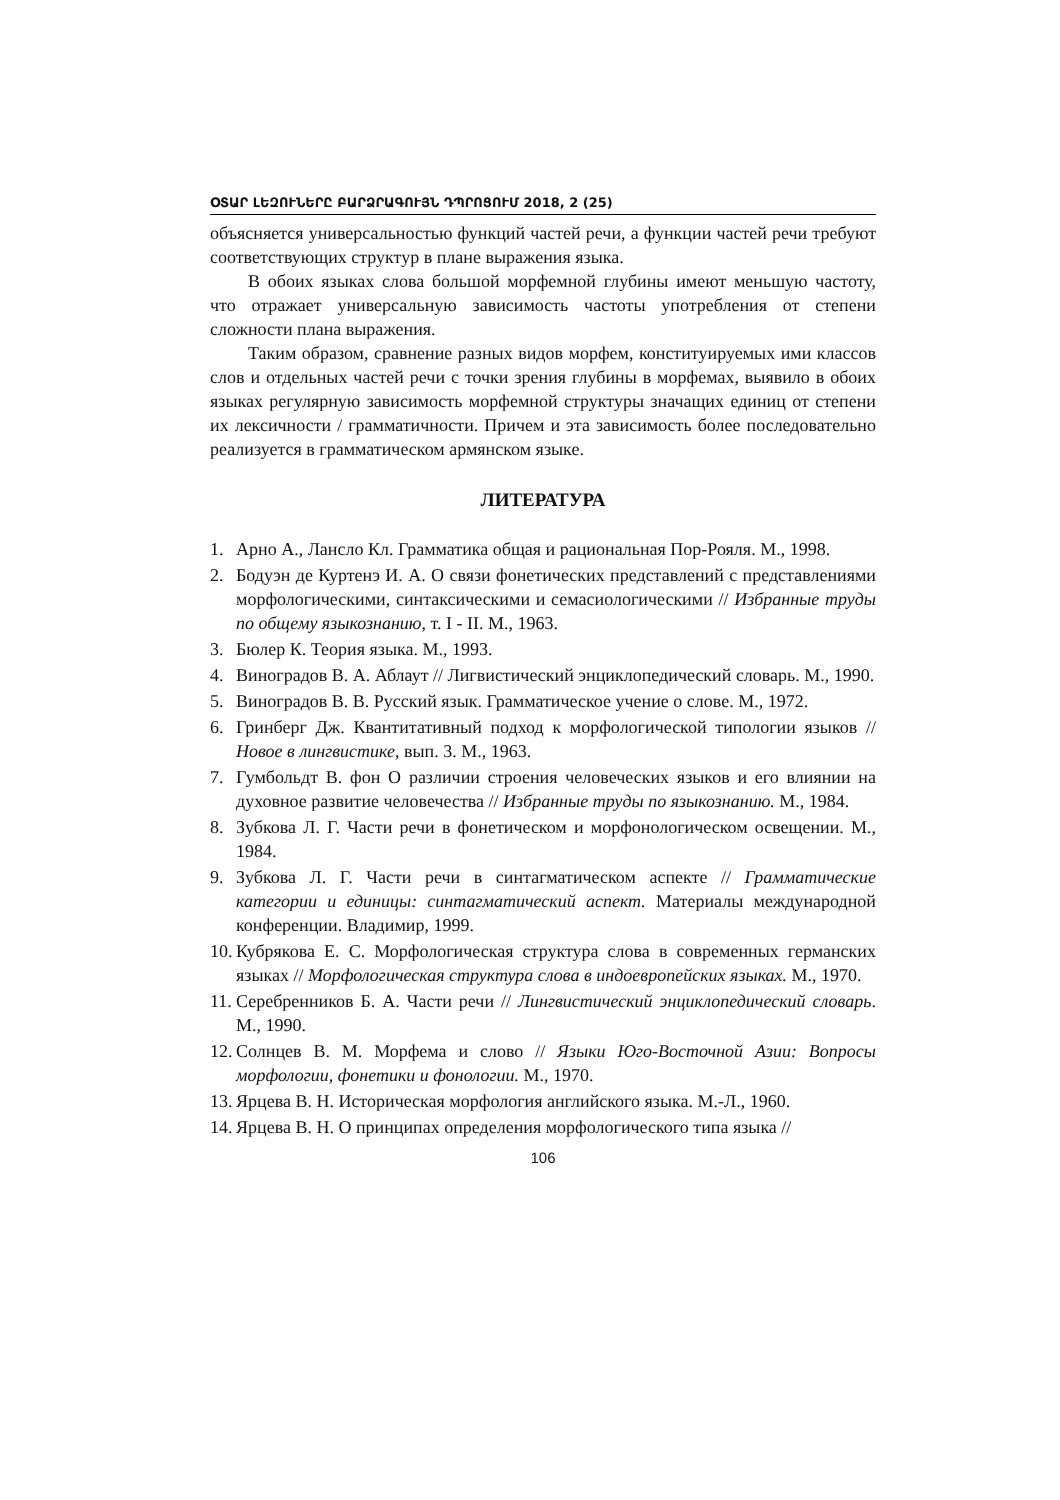ՕՏԱՐ ԼԵԶՈՒՆԵՐԸ ԲԱՐՁՐԱԳՈՒՅՆ ԴՊՐՈՑՈՒՄ 2018, 2 (25)
объясняется универсальностью функций частей речи, а функции частей речи требуют соответствующих структур в плане выражения языка.
В обоих языках слова большой морфемной глубины имеют меньшую частоту, что отражает универсальную зависимость частоты употребления от степени сложности плана выражения.
Таким образом, сравнение разных видов морфем, конституируемых ими классов слов и отдельных частей речи с точки зрения глубины в морфемах, выявило в обоих языках регулярную зависимость морфемной структуры значащих единиц от степени их лексичности / грамматичности. Причем и эта зависимость более последовательно реализуется в грамматическом армянском языке.
ЛИТЕРАТУРА
1. Арно А., Лансло Кл. Грамматика общая и рациональная Пор-Рояля. М., 1998.
2. Бодуэн де Куртенэ И. А. О связи фонетических представлений с представлениями морфологическими, синтаксическими и семасиологическими // Избранные труды по общему языкознанию, т. I - II. М., 1963.
3. Бюлер К. Теория языка. М., 1993.
4. Виноградов В. А. Аблаут // Лигвистический энциклопедический словарь. М., 1990.
5. Виноградов В. В. Русский язык. Грамматическое учение о слове. М., 1972.
6. Гринберг Дж. Квантитативный подход к морфологической типологии языков // Новое в лингвистике, вып. 3. М., 1963.
7. Гумбольдт В. фон О различии строения человеческих языков и его влиянии на духовное развитие человечества // Избранные труды по языкознанию. М., 1984.
8. Зубкова Л. Г. Части речи в фонетическом и морфонологическом освещении. М., 1984.
9. Зубкова Л. Г. Части речи в синтагматическом аспекте // Грамматические категории и единицы: синтагматический аспект. Материалы международной конференции. Владимир, 1999.
10. Кубрякова Е. С. Морфологическая структура слова в современных германских языках // Морфологическая структура слова в индоевропейских языках. М., 1970.
11. Серебренников Б. А. Части речи // Лингвистический энциклопедический словарь. М., 1990.
12. Солнцев В. М. Морфема и слово // Языки Юго-Восточной Азии: Вопросы морфологии, фонетики и фонологии. М., 1970.
13. Ярцева В. Н. Историческая морфология английского языка. М.-Л., 1960.
14. Ярцева В. Н. О принципах определения морфологического типа языка //
106